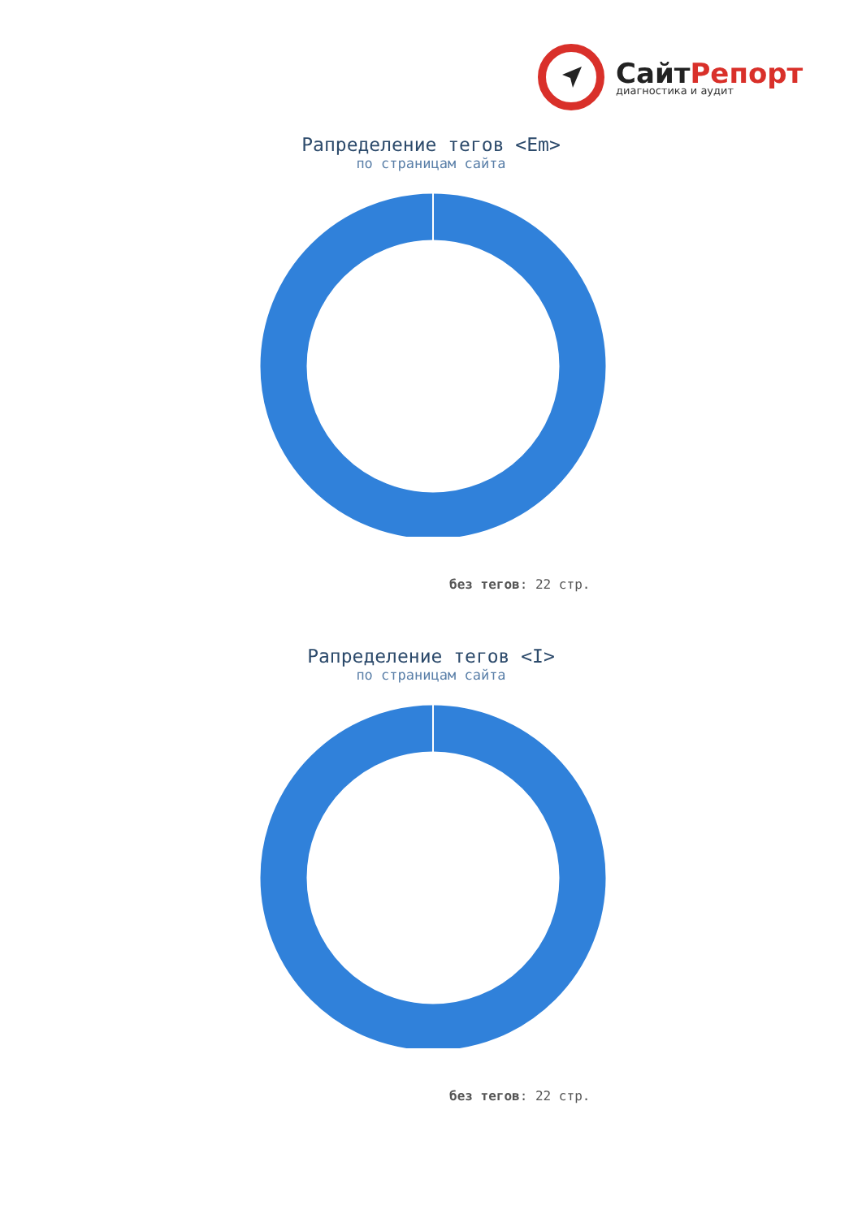СайтРепорт
диагностика и аудит
Рапределение тегов <Em>
по страницам сайта
без тегов: 22 стр.
Рапределение тегов <I>
по страницам сайта
без тегов: 22 стр.